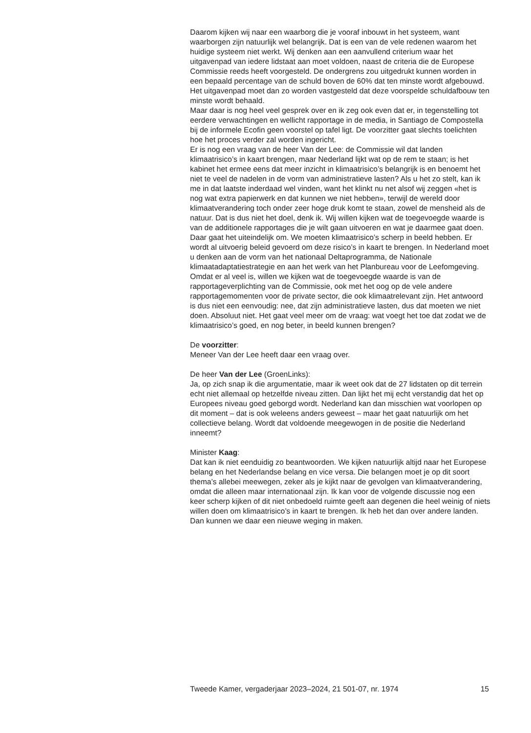Daarom kijken wij naar een waarborg die je vooraf inbouwt in het systeem, want waarborgen zijn natuurlijk wel belangrijk. Dat is een van de vele redenen waarom het huidige systeem niet werkt. Wij denken aan een aanvullend criterium waar het uitgavenpad van iedere lidstaat aan moet voldoen, naast de criteria die de Europese Commissie reeds heeft voorgesteld. De ondergrens zou uitgedrukt kunnen worden in een bepaald percentage van de schuld boven de 60% dat ten minste wordt afgebouwd. Het uitgavenpad moet dan zo worden vastgesteld dat deze voorspelde schuldafbouw ten minste wordt behaald.
Maar daar is nog heel veel gesprek over en ik zeg ook even dat er, in tegenstelling tot eerdere verwachtingen en wellicht rapportage in de media, in Santiago de Compostella bij de informele Ecofin geen voorstel op tafel ligt. De voorzitter gaat slechts toelichten hoe het proces verder zal worden ingericht.
Er is nog een vraag van de heer Van der Lee: de Commissie wil dat landen klimaatrisico’s in kaart brengen, maar Nederland lijkt wat op de rem te staan; is het kabinet het ermee eens dat meer inzicht in klimaatrisico’s belangrijk is en benoemt het niet te veel de nadelen in de vorm van administratieve lasten? Als u het zo stelt, kan ik me in dat laatste inderdaad wel vinden, want het klinkt nu net alsof wij zeggen «het is nog wat extra papierwerk en dat kunnen we niet hebben», terwijl de wereld door klimaatverandering toch onder zeer hoge druk komt te staan, zowel de mensheid als de natuur. Dat is dus niet het doel, denk ik. Wij willen kijken wat de toegevoegde waarde is van de additionele rapportages die je wilt gaan uitvoeren en wat je daarmee gaat doen. Daar gaat het uiteindelijk om. We moeten klimaatrisico’s scherp in beeld hebben. Er wordt al uitvoerig beleid gevoerd om deze risico’s in kaart te brengen. In Nederland moet u denken aan de vorm van het nationaal Deltaprogramma, de Nationale klimaatadaptatiestrategie en aan het werk van het Planbureau voor de Leefomgeving. Omdat er al veel is, willen we kijken wat de toegevoegde waarde is van de rapportageverplichting van de Commissie, ook met het oog op de vele andere rapportagemomenten voor de private sector, die ook klimaatrelevant zijn. Het antwoord is dus niet een eenvoudig: nee, dat zijn administratieve lasten, dus dat moeten we niet doen. Absoluut niet. Het gaat veel meer om de vraag: wat voegt het toe dat zodat we de klimaatrisico’s goed, en nog beter, in beeld kunnen brengen?
De voorzitter:
Meneer Van der Lee heeft daar een vraag over.
De heer Van der Lee (GroenLinks):
Ja, op zich snap ik die argumentatie, maar ik weet ook dat de 27 lidstaten op dit terrein echt niet allemaal op hetzelfde niveau zitten. Dan lijkt het mij echt verstandig dat het op Europees niveau goed geborgd wordt. Nederland kan dan misschien wat voorlopen op dit moment – dat is ook weleens anders geweest – maar het gaat natuurlijk om het collectieve belang. Wordt dat voldoende meegewogen in de positie die Nederland inneemt?
Minister Kaag:
Dat kan ik niet eenduidig zo beantwoorden. We kijken natuurlijk altijd naar het Europese belang en het Nederlandse belang en vice versa. Die belangen moet je op dit soort thema’s allebei meewegen, zeker als je kijkt naar de gevolgen van klimaatverandering, omdat die alleen maar internationaal zijn. Ik kan voor de volgende discussie nog een keer scherp kijken of dit niet onbedoeld ruimte geeft aan degenen die heel weinig of niets willen doen om klimaatrisico’s in kaart te brengen. Ik heb het dan over andere landen. Dan kunnen we daar een nieuwe weging in maken.
Tweede Kamer, vergaderjaar 2023–2024, 21 501-07, nr. 1974 15